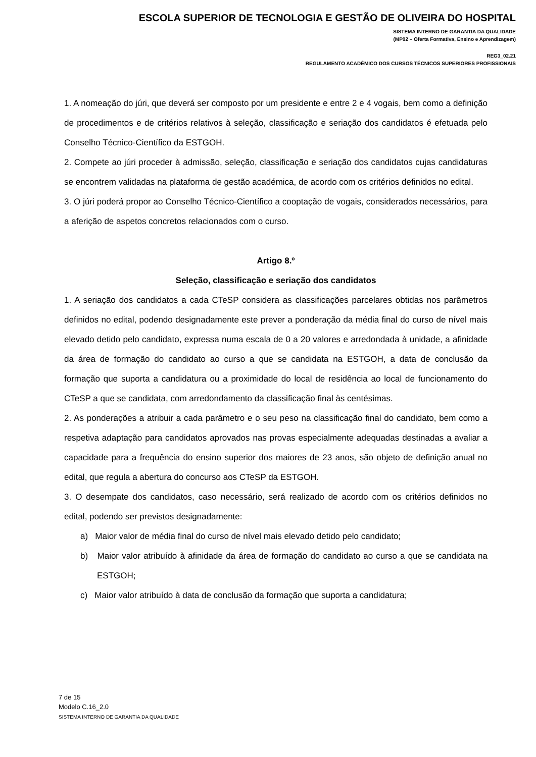ESCOLA SUPERIOR DE TECNOLOGIA E GESTÃO DE OLIVEIRA DO HOSPITAL
SISTEMA INTERNO DE GARANTIA DA QUALIDADE
(MP02 – Oferta Formativa, Ensino e Aprendizagem)
REG3_02.21
REGULAMENTO ACADÉMICO DOS CURSOS TÉCNICOS SUPERIORES PROFISSIONAIS
1. A nomeação do júri, que deverá ser composto por um presidente e entre 2 e 4 vogais, bem como a definição de procedimentos e de critérios relativos à seleção, classificação e seriação dos candidatos é efetuada pelo Conselho Técnico-Científico da ESTGOH.
2. Compete ao júri proceder à admissão, seleção, classificação e seriação dos candidatos cujas candidaturas se encontrem validadas na plataforma de gestão académica, de acordo com os critérios definidos no edital.
3. O júri poderá propor ao Conselho Técnico-Científico a cooptação de vogais, considerados necessários, para a aferição de aspetos concretos relacionados com o curso.
Artigo 8.º
Seleção, classificação e seriação dos candidatos
1. A seriação dos candidatos a cada CTeSP considera as classificações parcelares obtidas nos parâmetros definidos no edital, podendo designadamente este prever a ponderação da média final do curso de nível mais elevado detido pelo candidato, expressa numa escala de 0 a 20 valores e arredondada à unidade, a afinidade da área de formação do candidato ao curso a que se candidata na ESTGOH, a data de conclusão da formação que suporta a candidatura ou a proximidade do local de residência ao local de funcionamento do CTeSP a que se candidata, com arredondamento da classificação final às centésimas.
2. As ponderações a atribuir a cada parâmetro e o seu peso na classificação final do candidato, bem como a respetiva adaptação para candidatos aprovados nas provas especialmente adequadas destinadas a avaliar a capacidade para a frequência do ensino superior dos maiores de 23 anos, são objeto de definição anual no edital, que regula a abertura do concurso aos CTeSP da ESTGOH.
3. O desempate dos candidatos, caso necessário, será realizado de acordo com os critérios definidos no edital, podendo ser previstos designadamente:
a) Maior valor de média final do curso de nível mais elevado detido pelo candidato;
b) Maior valor atribuído à afinidade da área de formação do candidato ao curso a que se candidata na ESTGOH;
c) Maior valor atribuído à data de conclusão da formação que suporta a candidatura;
7 de 15
Modelo C.16_2.0
SISTEMA INTERNO DE GARANTIA DA QUALIDADE